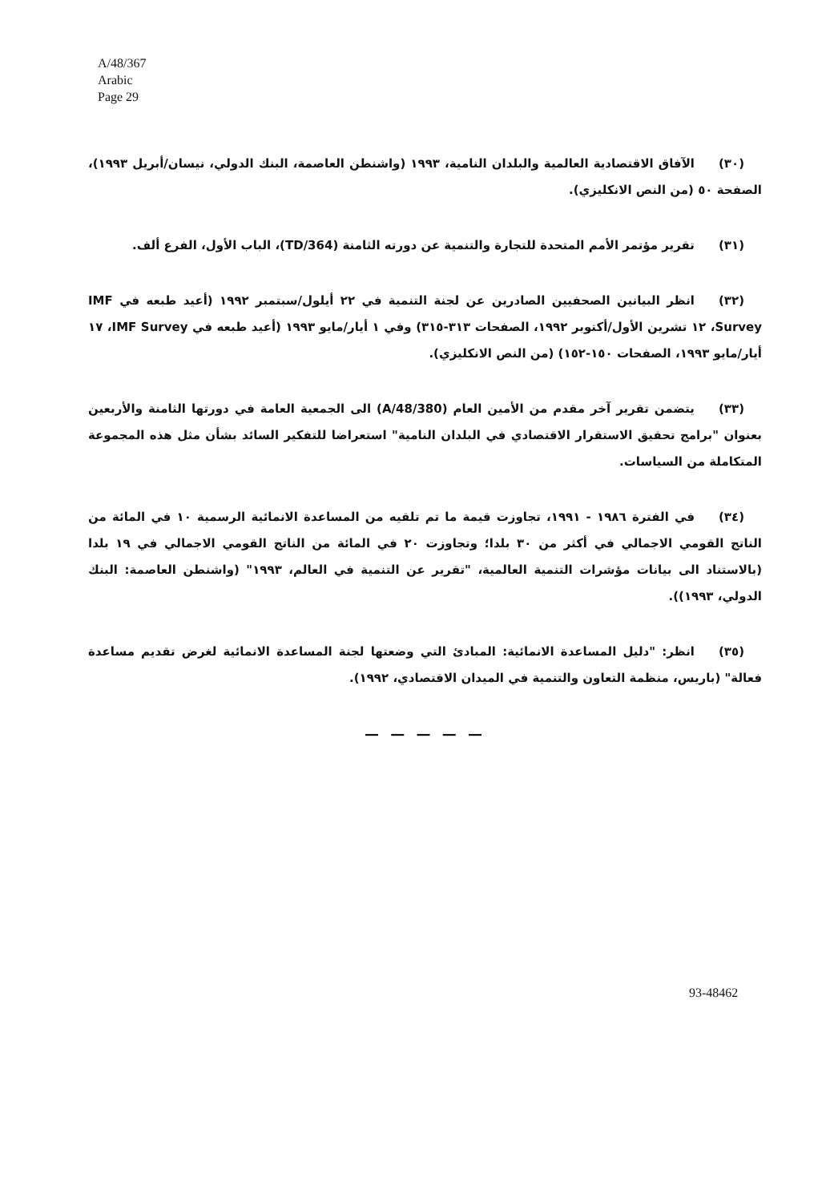A/48/367
Arabic
Page 29
(٣٠) الآفاق الاقتصادية العالمية والبلدان النامية، ١٩٩٣ (واشنطن العاصمة، البنك الدولي، نيسان/أبريل ١٩٩٣)، الصفحة ٥٠ (من النص الانكليزي).
(٣١) تقرير مؤتمر الأمم المتحدة للتجارة والتنمية عن دورته الثامنة (TD/364)، الباب الأول، الفرع ألف.
(٣٢) انظر البيانين الصحفيين الصادرين عن لجنة التنمية في ٢٢ أيلول/سبتمبر ١٩٩٢ (أعيد طبعه في IMF Survey، ١٢ تشرين الأول/أكتوبر ١٩٩٢، الصفحات ٣١٣-٣١٥) وفي ١ أيار/مايو ١٩٩٣ (أعيد طبعه في IMF Survey، ١٧ أيار/مايو ١٩٩٣، الصفحات ١٥٠-١٥٢) (من النص الانكليزي).
(٣٣) يتضمن تقرير آخر مقدم من الأمين العام (A/48/380) الى الجمعية العامة في دورتها الثامنة والأربعين بعنوان "برامج تحقيق الاستقرار الاقتصادي في البلدان النامية" استعراضا للتفكير السائد بشأن مثل هذه المجموعة المتكاملة من السياسات.
(٣٤) في الفترة ١٩٨٦ - ١٩٩١، تجاوزت قيمة ما تم تلقيه من المساعدة الانمائية الرسمية ١٠ في المائة من الناتج القومي الاجمالي في أكثر من ٣٠ بلدا؛ وتجاوزت ٢٠ في المائة من الناتج القومي الاجمالي في ١٩ بلدا (بالاستناد الى بيانات مؤشرات التنمية العالمية، "تقرير عن التنمية في العالم، ١٩٩٣" (واشنطن العاصمة: البنك الدولي، ١٩٩٣)).
(٣٥) انظر: "دليل المساعدة الانمائية: المبادئ التي وضعتها لجنة المساعدة الانمائية لغرض تقديم مساعدة فعالة" (باريس، منظمة التعاون والتنمية في الميدان الاقتصادي، ١٩٩٢).
— — — — —
93-48462